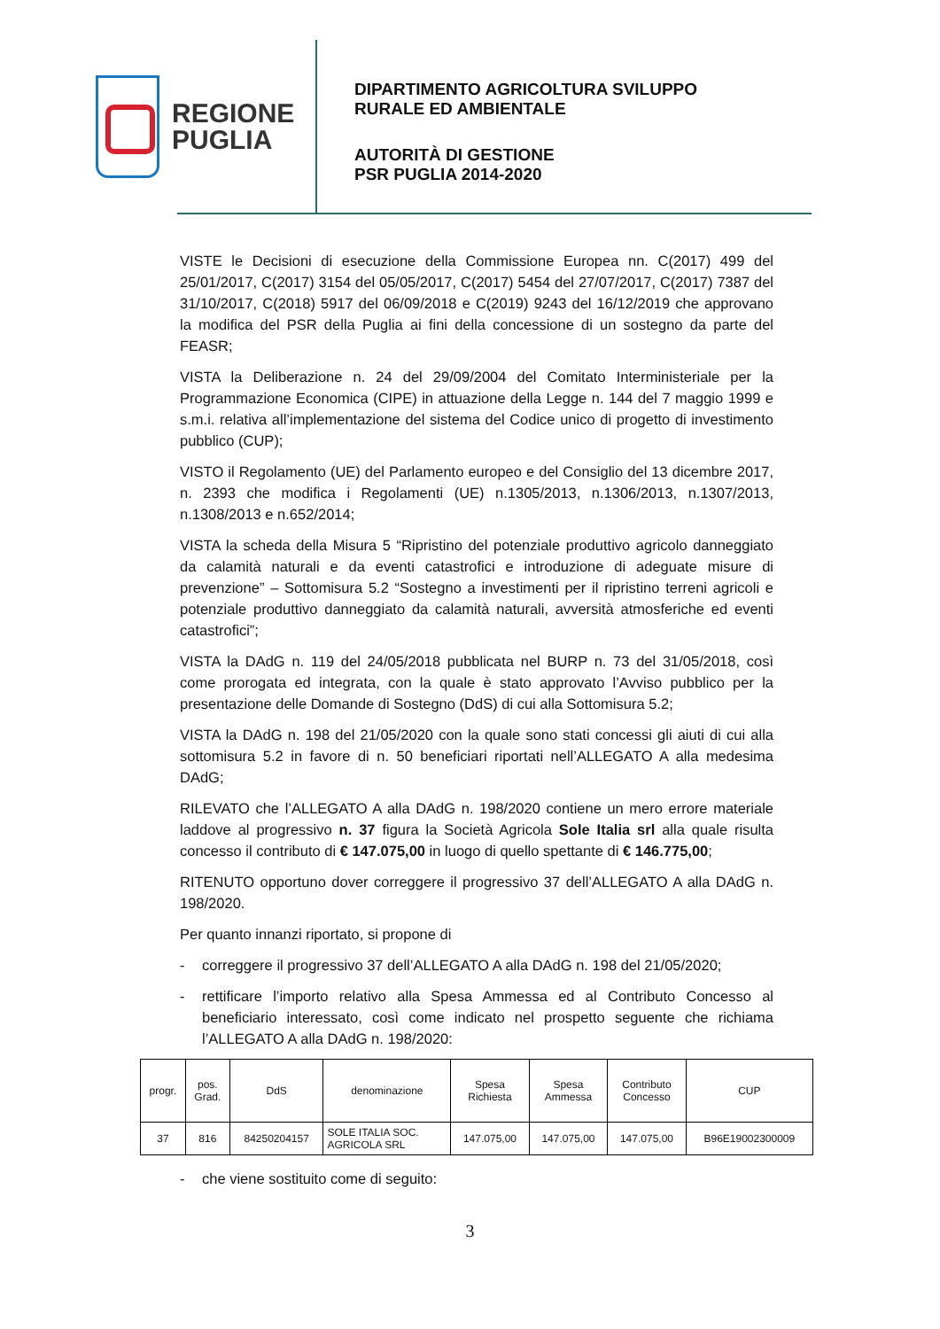REGIONE
PUGLIA
DIPARTIMENTO AGRICOLTURA SVILUPPO
RURALE ED AMBIENTALE
AUTORITÀ DI GESTIONE
PSR PUGLIA 2014-2020
VISTE le Decisioni di esecuzione della Commissione Europea nn. C(2017) 499 del 25/01/2017, C(2017) 3154 del 05/05/2017, C(2017) 5454 del 27/07/2017, C(2017) 7387 del 31/10/2017, C(2018) 5917 del 06/09/2018 e C(2019) 9243 del 16/12/2019 che approvano la modifica del PSR della Puglia ai fini della concessione di un sostegno da parte del FEASR;
VISTA la Deliberazione n. 24 del 29/09/2004 del Comitato Interministeriale per la Programmazione Economica (CIPE) in attuazione della Legge n. 144 del 7 maggio 1999 e s.m.i. relativa all’implementazione del sistema del Codice unico di progetto di investimento pubblico (CUP);
VISTO il Regolamento (UE) del Parlamento europeo e del Consiglio del 13 dicembre 2017, n. 2393 che modifica i Regolamenti (UE) n.1305/2013, n.1306/2013, n.1307/2013, n.1308/2013 e n.652/2014;
VISTA la scheda della Misura 5 “Ripristino del potenziale produttivo agricolo danneggiato da calamità naturali e da eventi catastrofici e introduzione di adeguate misure di prevenzione” – Sottomisura 5.2 “Sostegno a investimenti per il ripristino terreni agricoli e potenziale produttivo danneggiato da calamità naturali, avversità atmosferiche ed eventi catastrofici”;
VISTA la DAdG n. 119 del 24/05/2018 pubblicata nel BURP n. 73 del 31/05/2018, così come prorogata ed integrata, con la quale è stato approvato l’Avviso pubblico per la presentazione delle Domande di Sostegno (DdS) di cui alla Sottomisura 5.2;
VISTA la DAdG n. 198 del 21/05/2020 con la quale sono stati concessi gli aiuti di cui alla sottomisura 5.2 in favore di n. 50 beneficiari riportati nell’ALLEGATO A alla medesima DAdG;
RILEVATO che l’ALLEGATO A alla DAdG n. 198/2020 contiene un mero errore materiale laddove al progressivo n. 37 figura la Società Agricola Sole Italia srl alla quale risulta concesso il contributo di € 147.075,00 in luogo di quello spettante di € 146.775,00;
RITENUTO opportuno dover correggere il progressivo 37 dell’ALLEGATO A alla DAdG n. 198/2020.
Per quanto innanzi riportato, si propone di
- correggere il progressivo 37 dell’ALLEGATO A alla DAdG n. 198 del 21/05/2020;
- rettificare l’importo relativo alla Spesa Ammessa ed al Contributo Concesso al beneficiario interessato, così come indicato nel prospetto seguente che richiama l’ALLEGATO A alla DAdG n. 198/2020:
| progr. | pos. Grad. | DdS | denominazione | Spesa Richiesta | Spesa Ammessa | Contributo Concesso | CUP |
| --- | --- | --- | --- | --- | --- | --- | --- |
| 37 | 816 | 84250204157 | SOLE ITALIA SOC. AGRICOLA SRL | 147.075,00 | 147.075,00 | 147.075,00 | B96E19002300009 |
- che viene sostituito come di seguito:
3